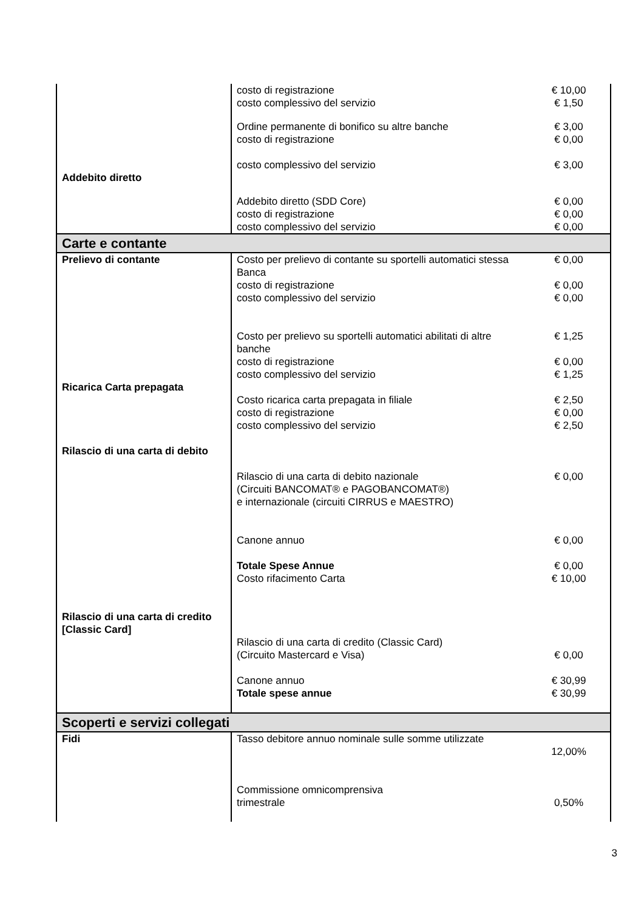| | costo di registrazione | € 10,00 |
| | costo complessivo del servizio | € 1,50 |
| | Ordine permanente di bonifico su altre banche costo di registrazione costo complessivo del servizio | € 3,00 € 0,00 € 3,00 |
| Addebito diretto | | |
| | Addebito diretto (SDD Core) costo di registrazione costo complessivo del servizio | € 0,00 € 0,00 € 0,00 |
| Carte e contante | | |
| Prelievo di contante | Costo per prelievo di contante su sportelli automatici stessa Banca costo di registrazione costo complessivo del servizio Costo per prelievo su sportelli automatici abilitati di altre banche costo di registrazione costo complessivo del servizio | € 0,00 € 0,00 € 0,00 € 1,25 € 0,00 € 1,25 |
| Ricarica Carta prepagata | Costo ricarica carta prepagata in filiale costo di registrazione costo complessivo del servizio | € 2,50 € 0,00 € 2,50 |
| Rilascio di una carta di debito | Rilascio di una carta di debito nazionale (Circuiti BANCOMAT® e PAGOBANCOMAT®) e internazionale (circuiti CIRRUS e MAESTRO) Canone annuo Totale Spese Annue Costo rifacimento Carta | € 0,00 € 0,00 € 0,00 € 10,00 |
| Rilascio di una carta di credito [Classic Card] | Rilascio di una carta di credito (Classic Card) (Circuito Mastercard e Visa) Canone annuo Totale spese annue | € 0,00 € 30,99 € 30,99 |
| Scoperti e servizi collegati | | |
| Fidi | Tasso debitore annuo nominale sulle somme utilizzate Commissione omnicomprensiva trimestrale | 12,00% 0,50% |
3